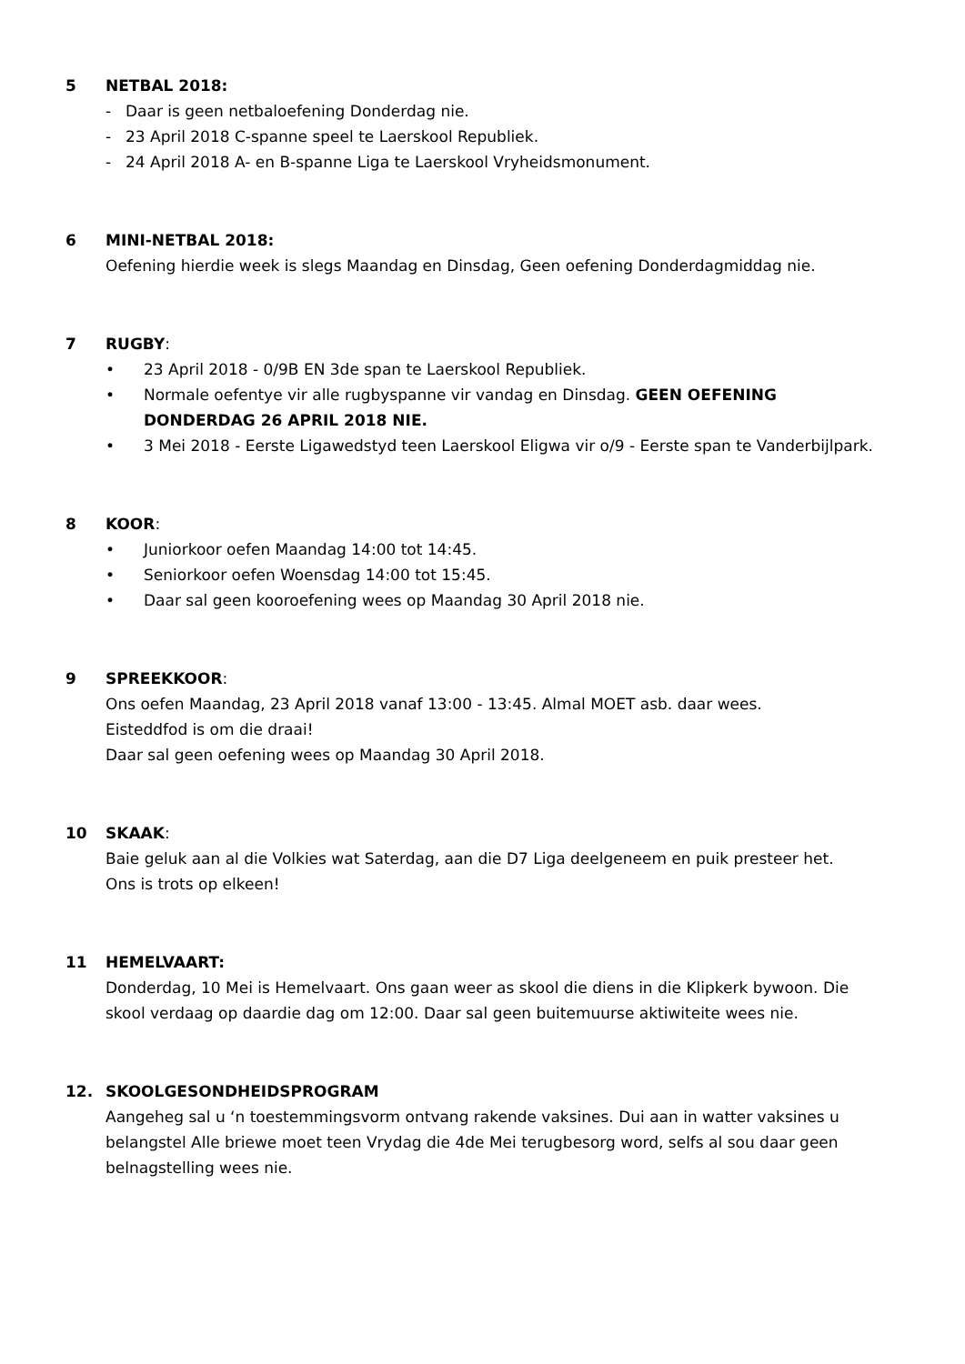5 NETBAL 2018:
- Daar is geen netbaloefening Donderdag nie.
- 23 April 2018 C-spanne speel te Laerskool Republiek.
- 24 April 2018 A- en B-spanne Liga te Laerskool Vryheidsmonument.
6 MINI-NETBAL 2018:
Oefening hierdie week is slegs Maandag en Dinsdag, Geen oefening Donderdagmiddag nie.
7 RUGBY:
• 23 April 2018 - 0/9B EN 3de span te Laerskool Republiek.
• Normale oefentye vir alle rugbyspanne vir vandag en Dinsdag. GEEN OEFENING DONDERDAG 26 APRIL 2018 NIE.
• 3 Mei 2018 - Eerste Ligawedstyd teen Laerskool Eligwa vir o/9 - Eerste span te Vanderbijlpark.
8 KOOR:
• Juniorkoor oefen Maandag 14:00 tot 14:45.
• Seniorkoor oefen Woensdag 14:00 tot 15:45.
• Daar sal geen kooroefening wees op Maandag 30 April 2018 nie.
9 SPREEKKOOR:
Ons oefen Maandag, 23 April 2018 vanaf 13:00 - 13:45. Almal MOET asb. daar wees.
Eisteddfod is om die draai!
Daar sal geen oefening wees op Maandag 30 April 2018.
10 SKAAK:
Baie geluk aan al die Volkies wat Saterdag, aan die D7 Liga deelgeneem en puik presteer het.
Ons is trots op elkeen!
11 HEMELVAART:
Donderdag, 10 Mei is Hemelvaart. Ons gaan weer as skool die diens in die Klipkerk bywoon. Die skool verdaag op daardie dag om 12:00. Daar sal geen buitemuurse aktiwiteite wees nie.
12. SKOOLGESONDHEIDSPROGRAM
Aangeheg sal u ‘n toestemmingsvorm ontvang rakende vaksines. Dui aan in watter vaksines u belangstel Alle briewe moet teen Vrydag die 4de Mei terugbesorg word, selfs al sou daar geen belnagstelling wees nie.